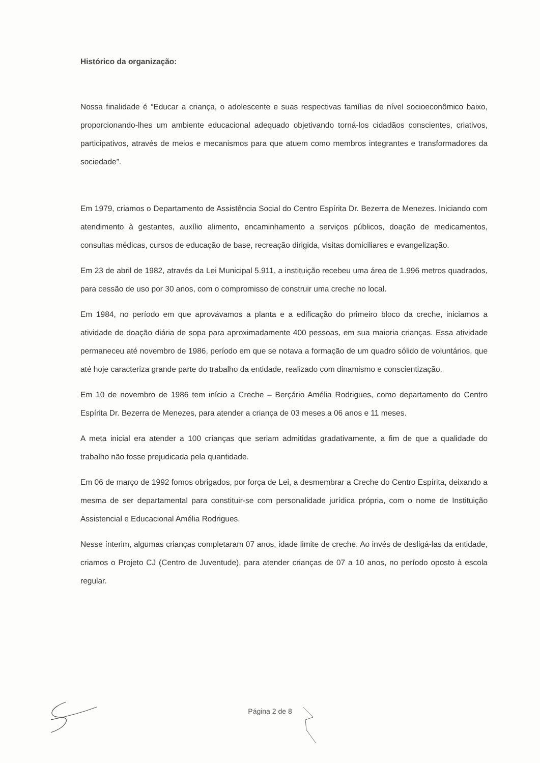Histórico da organização:
Nossa finalidade é “Educar a criança, o adolescente e suas respectivas famílias de nível socioeconômico baixo, proporcionando-lhes um ambiente educacional adequado objetivando torná-los cidadãos conscientes, criativos, participativos, através de meios e mecanismos para que atuem como membros integrantes e transformadores da sociedade”.
Em 1979, criamos o Departamento de Assistência Social do Centro Espírita Dr. Bezerra de Menezes. Iniciando com atendimento à gestantes, auxílio alimento, encaminhamento a serviços públicos, doação de medicamentos, consultas médicas, cursos de educação de base, recreação dirigida, visitas domiciliares e evangelização.
Em 23 de abril de 1982, através da Lei Municipal 5.911, a instituição recebeu uma área de 1.996 metros quadrados, para cessão de uso por 30 anos, com o compromisso de construir uma creche no local.
Em 1984, no período em que aprovávamos a planta e a edificação do primeiro bloco da creche, iniciamos a atividade de doação diária de sopa para aproximadamente 400 pessoas, em sua maioria crianças. Essa atividade permaneceu até novembro de 1986, período em que se notava a formação de um quadro sólido de voluntários, que até hoje caracteriza grande parte do trabalho da entidade, realizado com dinamismo e conscientização.
Em 10 de novembro de 1986 tem início a Creche – Berçário Amélia Rodrigues, como departamento do Centro Espírita Dr. Bezerra de Menezes, para atender a criança de 03 meses a 06 anos e 11 meses.
A meta inicial era atender a 100 crianças que seriam admitidas gradativamente, a fim de que a qualidade do trabalho não fosse prejudicada pela quantidade.
Em 06 de março de 1992 fomos obrigados, por força de Lei, a desmembrar a Creche do Centro Espírita, deixando a mesma de ser departamental para constituir-se com personalidade jurídica própria, com o nome de Instituição Assistencial e Educacional Amélia Rodrigues.
Nesse ínterim, algumas crianças completaram 07 anos, idade limite de creche. Ao invés de desligá-las da entidade, criamos o Projeto CJ (Centro de Juventude), para atender crianças de 07 a 10 anos, no período oposto à escola regular.
Página 2 de 8